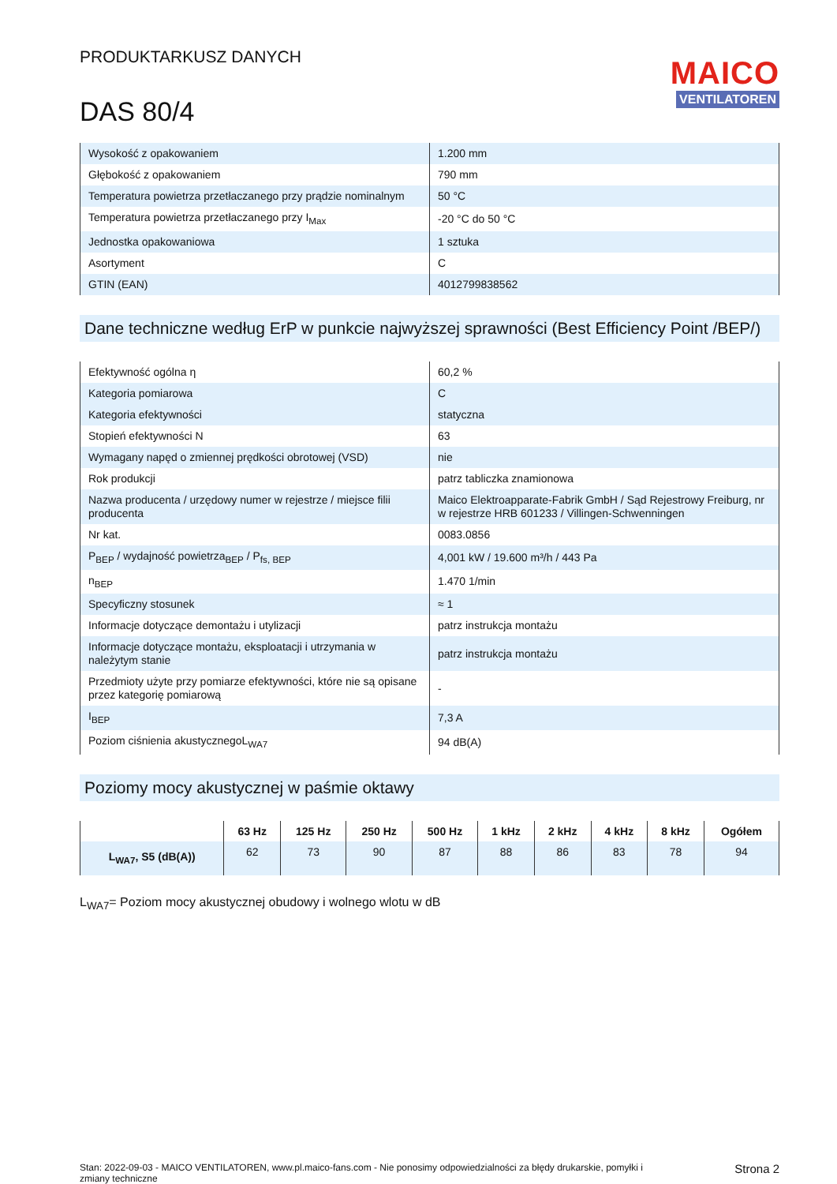PRODUKTARKUSZ DANYCH
DAS 80/4
MAICO
VENTILATOREN
| Wysokość z opakowaniem | 1.200 mm |
| Głębokość z opakowaniem | 790 mm |
| Temperatura powietrza przetłaczanego przy prądzie nominalnym | 50 °C |
| Temperatura powietrza przetłaczanego przy I<sub>Max</sub> | -20 °C do 50 °C |
| Jednostka opakowaniowa | 1 sztuka |
| Asortyment | C |
| GTIN (EAN) | 4012799838562 |
Dane techniczne według ErP w punkcie najwyższej sprawności (Best Efficiency Point /BEP/)
| Efektywność ogólna η | 60,2 % |
| Kategoria pomiarowa | C |
| Kategoria efektywności | statyczna |
| Stopień efektywności N | 63 |
| Wymagany napęd o zmiennej prędkości obrotowej (VSD) | nie |
| Rok produkcji | patrz tabliczka znamionowa |
| Nazwa producenta / urzędowy numer w rejestrze / miejsce filii producenta | Maico Elektroapparate-Fabrik GmbH / Sąd Rejestrowy Freiburg, nr w rejestrze HRB 601233 / Villingen-Schwenningen |
| Nr kat. | 0083.0856 |
| P<sub>BEP</sub> / wydajność powietrza<sub>BEP</sub> / P<sub>fs, BEP</sub> | 4,001 kW / 19.600 m³/h / 443 Pa |
| n<sub>BEP</sub> | 1.470 1/min |
| Specyficzny stosunek | ≈ 1 |
| Informacje dotyczące demontażu i utylizacji | patrz instrukcja montażu |
| Informacje dotyczące montażu, eksploatacji i utrzymania w należytym stanie | patrz instrukcja montażu |
| Przedmioty użyte przy pomiarze efektywności, które nie są opisane przez kategorię pomiarową | - |
| I<sub>BEP</sub> | 7,3 A |
| Poziom ciśnienia akustycznegoL<sub>WA7</sub> | 94 dB(A) |
Poziomy mocy akustycznej w paśmie oktawy
| | 63 Hz | 125 Hz | 250 Hz | 500 Hz | 1 kHz | 2 kHz | 4 kHz | 8 kHz | Ogółem |
| --- | --- | --- | --- | --- | --- | --- | --- | --- | --- |
| L<sub>WA7</sub>, S5 (dB(A)) | 62 | 73 | 90 | 87 | 88 | 86 | 83 | 78 | 94 |
L<sub>WA7</sub>= Poziom mocy akustycznej obudowy i wolnego wlotu w dB
Stan: 2022-09-03 - MAICO VENTILATOREN, www.pl.maico-fans.com - Nie ponosimy odpowiedzialności za błędy drukarskie, pomyłki i zmiany techniczne
Strona 2